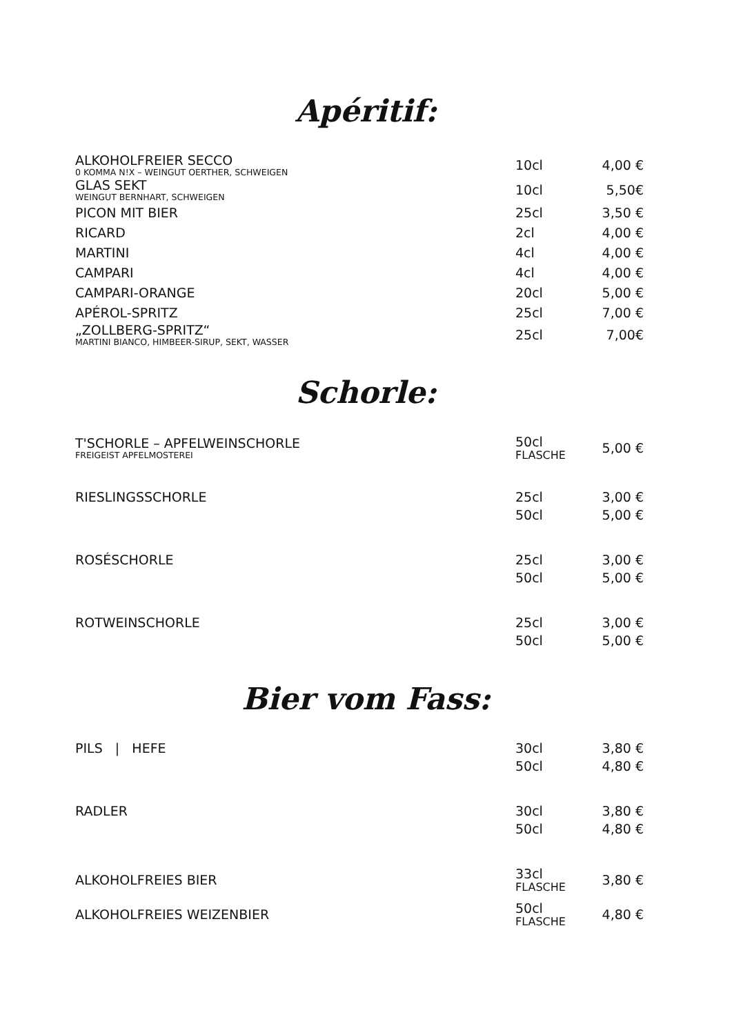Apéritif:
| ALKOHOLFREIER SECCO 0 KOMMA N!X – WEINGUT OERTHER, SCHWEIGEN | 10cl | 4,00 € |
| GLAS SEKT WEINGUT BERNHART, SCHWEIGEN | 10cl | 5,50€ |
| PICON MIT BIER | 25cl | 3,50 € |
| RICARD | 2cl | 4,00 € |
| MARTINI | 4cl | 4,00 € |
| CAMPARI | 4cl | 4,00 € |
| CAMPARI-ORANGE | 20cl | 5,00 € |
| APÉROL-SPRITZ | 25cl | 7,00 € |
| „ZOLLBERG-SPRITZ“ MARTINI BIANCO, HIMBEER-SIRUP, SEKT, WASSER | 25cl | 7,00€ |
Schorle:
| T'SCHORLE – APFELWEINSCHORLE FREIGEIST APFELMOSTEREI | 50cl FLASCHE | 5,00 € |
| RIESLINGSSCHORLE | 25cl | 3,00 € |
| | 50cl | 5,00 € |
| ROSÉSCHORLE | 25cl | 3,00 € |
| | 50cl | 5,00 € |
| ROTWEINSCHORLE | 25cl | 3,00 € |
| | 50cl | 5,00 € |
Bier vom Fass:
| PILS / HEFE | 30cl | 3,80 € |
| | 50cl | 4,80 € |
| RADLER | 30cl | 3,80 € |
| | 50cl | 4,80 € |
| ALKOHOLFREIES BIER | 33cl FLASCHE | 3,80 € |
| ALKOHOLFREIES WEIZENBIER | 50cl FLASCHE | 4,80 € |